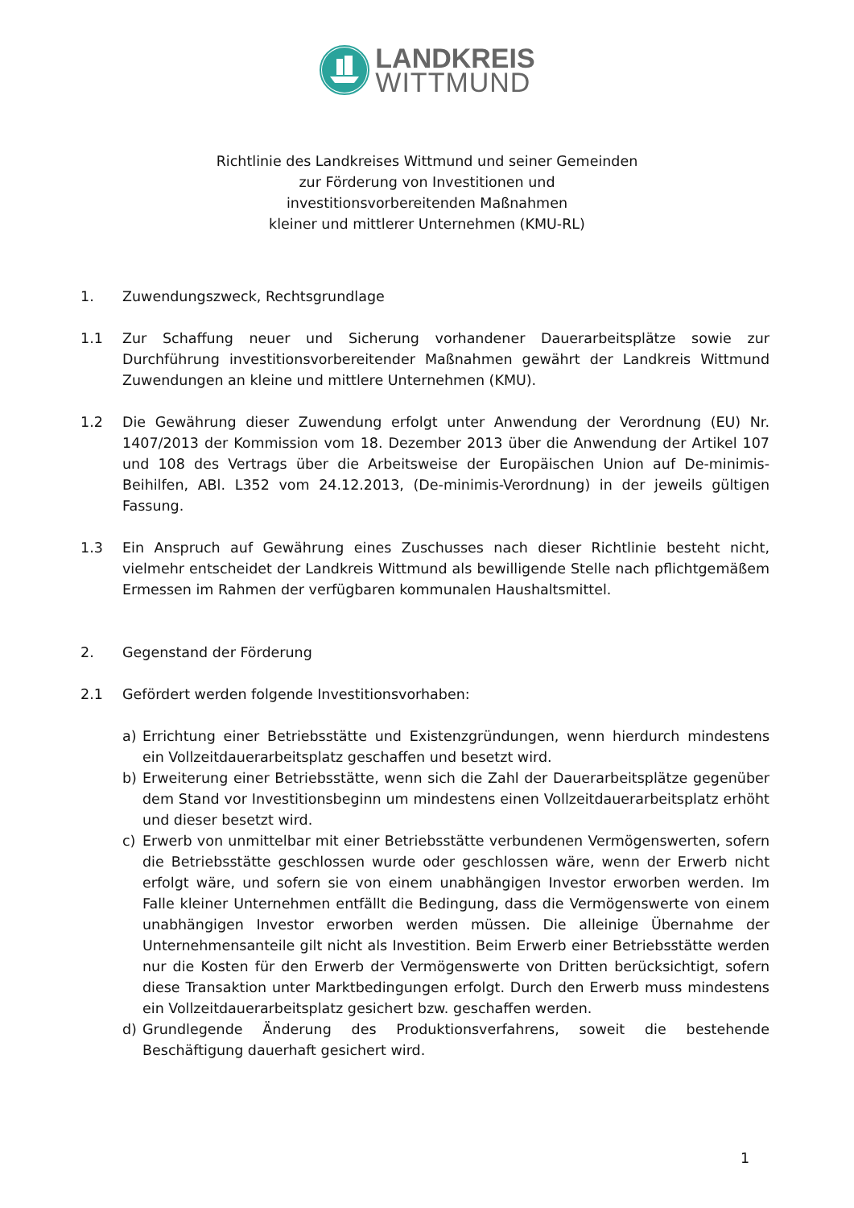LANDKREIS
WITTMUND
Richtlinie des Landkreises Wittmund und seiner Gemeinden
zur Förderung von Investitionen und
investitionsvorbereitenden Maßnahmen
kleiner und mittlerer Unternehmen (KMU-RL)
1. Zuwendungszweck, Rechtsgrundlage
1.1 Zur Schaffung neuer und Sicherung vorhandener Dauerarbeitsplätze sowie zur Durchführung investitionsvorbereitender Maßnahmen gewährt der Landkreis Wittmund Zuwendungen an kleine und mittlere Unternehmen (KMU).
1.2 Die Gewährung dieser Zuwendung erfolgt unter Anwendung der Verordnung (EU) Nr. 1407/2013 der Kommission vom 18. Dezember 2013 über die Anwendung der Artikel 107 und 108 des Vertrags über die Arbeitsweise der Europäischen Union auf De-minimis-Beihilfen, ABl. L352 vom 24.12.2013, (De-minimis-Verordnung) in der jeweils gültigen Fassung.
1.3 Ein Anspruch auf Gewährung eines Zuschusses nach dieser Richtlinie besteht nicht, vielmehr entscheidet der Landkreis Wittmund als bewilligende Stelle nach pflichtgemäßem Ermessen im Rahmen der verfügbaren kommunalen Haushaltsmittel.
2. Gegenstand der Förderung
2.1 Gefördert werden folgende Investitionsvorhaben:
a) Errichtung einer Betriebsstätte und Existenzgründungen, wenn hierdurch mindestens ein Vollzeitdauerarbeitsplatz geschaffen und besetzt wird.
b) Erweiterung einer Betriebsstätte, wenn sich die Zahl der Dauerarbeitsplätze gegenüber dem Stand vor Investitionsbeginn um mindestens einen Vollzeitdauerarbeitsplatz erhöht und dieser besetzt wird.
c) Erwerb von unmittelbar mit einer Betriebsstätte verbundenen Vermögenswerten, sofern die Betriebsstätte geschlossen wurde oder geschlossen wäre, wenn der Erwerb nicht erfolgt wäre, und sofern sie von einem unabhängigen Investor erworben werden. Im Falle kleiner Unternehmen entfällt die Bedingung, dass die Vermögenswerte von einem unabhängigen Investor erworben werden müssen. Die alleinige Übernahme der Unternehmensanteile gilt nicht als Investition. Beim Erwerb einer Betriebsstätte werden nur die Kosten für den Erwerb der Vermögenswerte von Dritten berücksichtigt, sofern diese Transaktion unter Marktbedingungen erfolgt. Durch den Erwerb muss mindestens ein Vollzeitdauerarbeitsplatz gesichert bzw. geschaffen werden.
d) Grundlegende Änderung des Produktionsverfahrens, soweit die bestehende Beschäftigung dauerhaft gesichert wird.
1